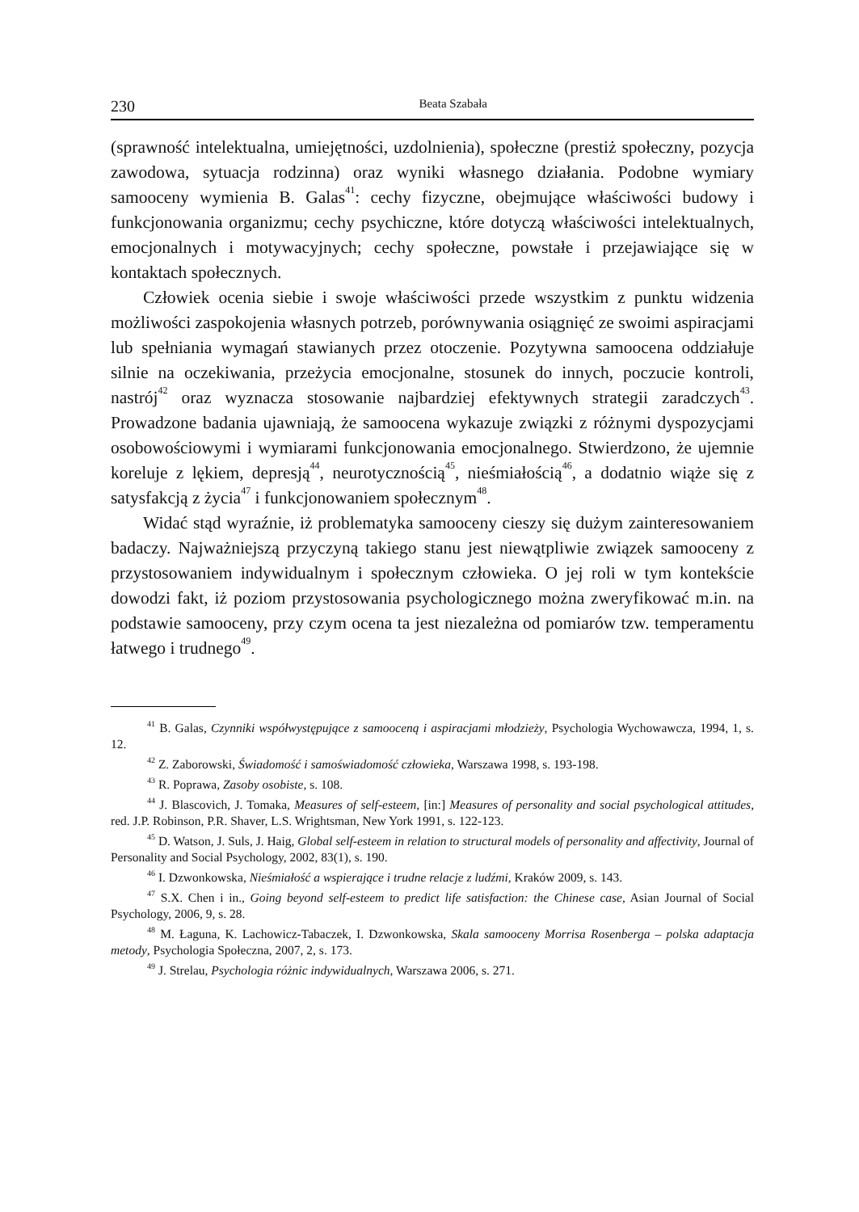230 Beata Szabała
(sprawność intelektualna, umiejętności, uzdolnienia), społeczne (prestiż społeczny, pozycja zawodowa, sytuacja rodzinna) oraz wyniki własnego działania. Podobne wymiary samooceny wymienia B. Galas<sup>41</sup>: cechy fizyczne, obejmujące właściwości budowy i funkcjonowania organizmu; cechy psychiczne, które dotyczą właściwości intelektualnych, emocjonalnych i motywacyjnych; cechy społeczne, powstałe i przejawiające się w kontaktach społecznych.
Człowiek ocenia siebie i swoje właściwości przede wszystkim z punktu widzenia możliwości zaspokojenia własnych potrzeb, porównywania osiągnięć ze swoimi aspiracjami lub spełniania wymagań stawianych przez otoczenie. Pozytywna samoocena oddziałuje silnie na oczekiwania, przeżycia emocjonalne, stosunek do innych, poczucie kontroli, nastrój<sup>42</sup> oraz wyznacza stosowanie najbardziej efektywnych strategii zaradczych<sup>43</sup>. Prowadzone badania ujawniają, że samoocena wykazuje związki z różnymi dyspozycjami osobowościowymi i wymiarami funkcjonowania emocjonalnego. Stwierdzono, że ujemnie koreluje z lękiem, depresją<sup>44</sup>, neurotycznością<sup>45</sup>, nieśmiałością<sup>46</sup>, a dodatnio wiąże się z satysfakcją z życia<sup>47</sup> i funkcjonowaniem społecznym<sup>48</sup>.
Widać stąd wyraźnie, iż problematyka samooceny cieszy się dużym zainteresowaniem badaczy. Najważniejszą przyczyną takiego stanu jest niewątpliwie związek samooceny z przystosowaniem indywidualnym i społecznym człowieka. O jej roli w tym kontekście dowodzi fakt, iż poziom przystosowania psychologicznego można zweryfikować m.in. na podstawie samooceny, przy czym ocena ta jest niezależna od pomiarów tzw. temperamentu łatwego i trudnego<sup>49</sup>.
<sup>41</sup> B. Galas, Czynniki współwystępujące z samooceną i aspiracjami młodzieży, Psychologia Wychowawcza, 1994, 1, s. 12.
<sup>42</sup> Z. Zaborowski, Świadomość i samoświadomość człowieka, Warszawa 1998, s. 193-198.
<sup>43</sup> R. Poprawa, Zasoby osobiste, s. 108.
<sup>44</sup> J. Blascovich, J. Tomaka, Measures of self-esteem, [in:] Measures of personality and social psychological attitudes, red. J.P. Robinson, P.R. Shaver, L.S. Wrightsman, New York 1991, s. 122-123.
<sup>45</sup> D. Watson, J. Suls, J. Haig, Global self-esteem in relation to structural models of personality and affectivity, Journal of Personality and Social Psychology, 2002, 83(1), s. 190.
<sup>46</sup> I. Dzwonkowska, Nieśmiałość a wspierające i trudne relacje z ludźmi, Kraków 2009, s. 143.
<sup>47</sup> S.X. Chen i in., Going beyond self-esteem to predict life satisfaction: the Chinese case, Asian Journal of Social Psychology, 2006, 9, s. 28.
<sup>48</sup> M. Łaguna, K. Lachowicz-Tabaczek, I. Dzwonkowska, Skala samooceny Morrisa Rosenberga – polska adaptacja metody, Psychologia Społeczna, 2007, 2, s. 173.
<sup>49</sup> J. Strelau, Psychologia różnic indywidualnych, Warszawa 2006, s. 271.